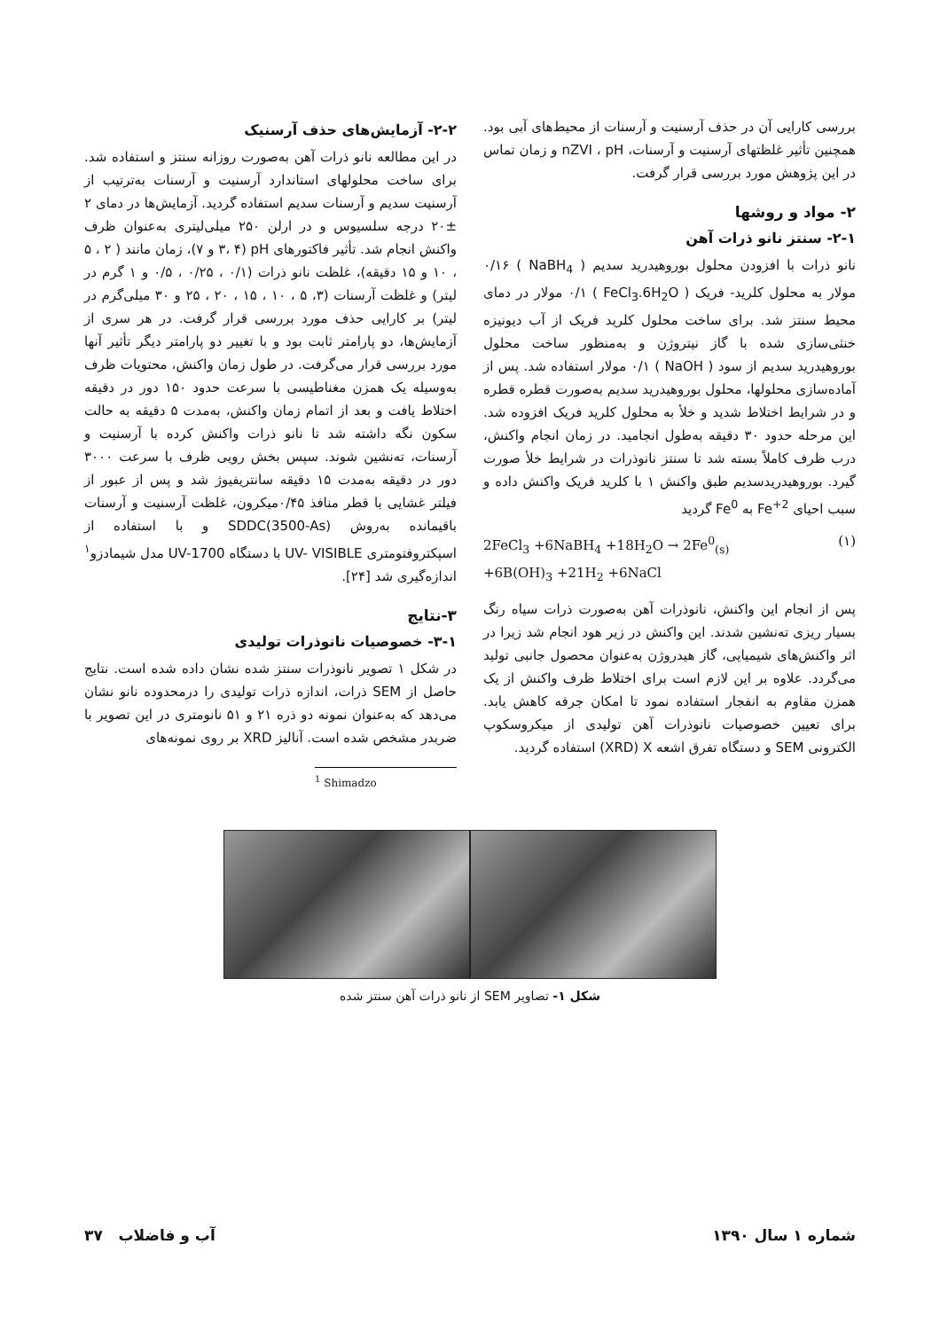بررسی کارایی آن در حذف آرسنیت و آرسنات از محیط‌های آبی بود. همچنین تأثیر غلظتهای آرسنیت و آرسنات، nZVI ، pH و زمان تماس در این پژوهش مورد بررسی قرار گرفت.
۲- مواد و روشها
۲-۱- سنتز نانو ذرات آهن
نانو ذرات با افزودن محلول بوروهیدرید سدیم ( NaBH<sub>4</sub> ) ۰/۱۶ مولار به محلول کلرید- فریک ( FeCl<sub>3</sub>.6H<sub>2</sub>O ) ۰/۱ مولار در دمای محیط سنتز شد. برای ساخت محلول کلرید فریک از آب دیونیزه خنثی‌سازی شده با گاز نیتروژن و به‌منظور ساخت محلول بوروهیدرید سدیم از سود ( NaOH ) ۰/۱ مولار استفاده شد. پس از آماده‌سازی محلولها، محلول بوروهیدرید سدیم به‌صورت قطره قطره و در شرایط اختلاط شدید و خلأ به محلول کلرید فریک افزوده شد. این مرحله حدود ۳۰ دقیقه به‌طول انجامید. در زمان انجام واکنش، درب ظرف کاملاً بسته شد تا سنتز نانوذرات در شرایط خلأ صورت گیرد. بوروهیدریدسدیم طبق واکنش ۱ با کلرید فریک واکنش داده و سبب احیای Fe<sup>+2</sup> به Fe<sup>0</sup> گردید
2FeCl<sub>3</sub> +6NaBH<sub>4</sub> +18H<sub>2</sub>O → 2Fe<sup>0</sup><sub>(s)</sub>
+6B(OH)<sub>3</sub> +21H<sub>2</sub> +6NaCl (۱)
پس از انجام این واکنش، نانوذرات آهن به‌صورت ذرات سیاه رنگ بسیار ریزی ته‌نشین شدند. این واکنش در زیر هود انجام شد زیرا در اثر واکنش‌های شیمیایی، گاز هیدروژن به‌عنوان محصول جانبی تولید می‌گردد. علاوه بر این لازم است برای اختلاط ظرف واکنش از یک همزن مقاوم به انفجار استفاده نمود تا امکان جرقه کاهش یابد. برای تعیین خصوصیات نانوذرات آهن تولیدی از میکروسکوپ الکترونی SEM و دستگاه تفرق اشعه XRD) X) استفاده گردید.
۲-۲- آزمایش‌های حذف آرسنیک
در این مطالعه نانو ذرات آهن به‌صورت روزانه سنتز و استفاده شد. برای ساخت محلولهای استاندارد آرسنیت و آرسنات به‌ترتیب از آرسنیت سدیم و آرسنات سدیم استفاده گردید. آزمایش‌ها در دمای ۲ ±۲۰ درجه سلسیوس و در ارلن ۲۵۰ میلی‌لیتری به‌عنوان ظرف واکنش انجام شد. تأثیر فاکتورهای pH (۳، ۴ و ۷)، زمان مانند ( ۲ ، ۵ ، ۱۰ و ۱۵ دقیقه)، غلظت نانو ذرات (۰/۱ ، ۰/۲۵ ، ۰/۵ و ۱ گرم در لیتر) و غلظت آرسنات (۳، ۵ ، ۱۰ ، ۱۵ ، ۲۰ ، ۲۵ و ۳۰ میلی‌گرم در لیتر) بر کارایی حذف مورد بررسی قرار گرفت. در هر سری از آزمایش‌ها، دو پارامتر ثابت بود و با تغییر دو پارامتر دیگر تأثیر آنها مورد بررسی قرار می‌گرفت. در طول زمان واکنش، محتویات ظرف به‌وسیله یک همزن مغناطیسی با سرعت حدود ۱۵۰ دور در دقیقه اختلاط یافت و بعد از اتمام زمان واکنش، به‌مدت ۵ دقیقه به حالت سکون نگه داشته شد تا نانو ذرات واکنش کرده با آرسنیت و آرسنات، ته‌نشین شوند. سپس بخش رویی ظرف با سرعت ۳۰۰۰ دور در دقیقه به‌مدت ۱۵ دقیقه سانتریفیوژ شد و پس از عبور از فیلتر غشایی با قطر منافذ ۰/۴۵میکرون، غلظت آرسنیت و آرسنات باقیمانده به‌روش SDDC(3500-As) و با استفاده از اسپکتروفتومتری UV- VISIBLE با دستگاه UV-1700 مدل شیمادزو<sup>۱</sup> اندازه‌گیری شد [۲۴].
۳-نتایج
۳-۱- خصوصیات نانوذرات تولیدی
در شکل ۱ تصویر نانوذرات سنتز شده نشان داده شده است. نتایج حاصل از SEM ذرات، اندازه ذرات تولیدی را درمحدوده نانو نشان می‌دهد که به‌عنوان نمونه دو ذره ۲۱ و ۵۱ نانومتری در این تصویر با ضربدر مشخص شده است. آنالیز XRD بر روی نمونه‌های
<sup>1</sup> Shimadzo
شکل ۱- تصاویر SEM از نانو ذرات آهن سنتز شده
شماره ۱ سال ۱۳۹۰ آب و فاضلاب ۳۷